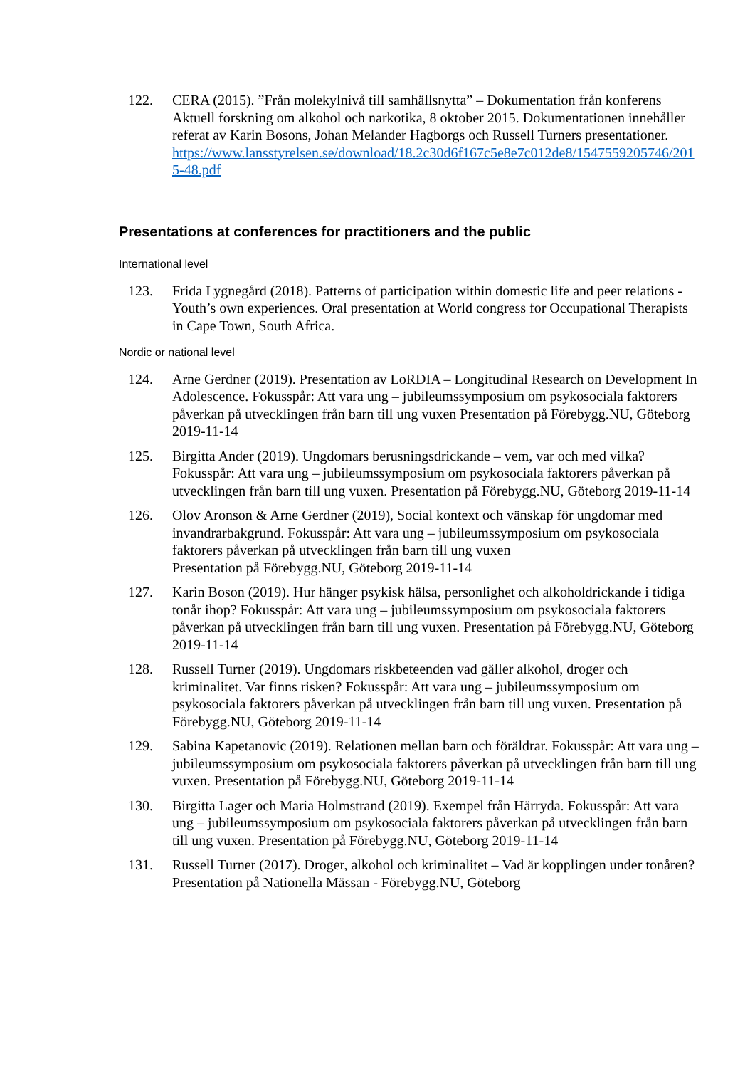122. CERA (2015). ”Från molekylnivå till samhällsnytta” – Dokumentation från konferens Aktuell forskning om alkohol och narkotika, 8 oktober 2015. Dokumentationen innehåller referat av Karin Bosons, Johan Melander Hagborgs och Russell Turners presentationer.
https://www.lansstyrelsen.se/download/18.2c30d6f167c5e8e7c012de8/1547559205746/2015-48.pdf
Presentations at conferences for practitioners and the public
International level
123. Frida Lygnegård (2018). Patterns of participation within domestic life and peer relations - Youth’s own experiences. Oral presentation at World congress for Occupational Therapists in Cape Town, South Africa.
Nordic or national level
124. Arne Gerdner (2019). Presentation av LoRDIA – Longitudinal Research on Development In Adolescence. Fokusspår: Att vara ung – jubileumssymposium om psykosociala faktorers påverkan på utvecklingen från barn till ung vuxen Presentation på Förebygg.NU, Göteborg 2019-11-14
125. Birgitta Ander (2019). Ungdomars berusningsdrickande – vem, var och med vilka? Fokusspår: Att vara ung – jubileumssymposium om psykosociala faktorers påverkan på utvecklingen från barn till ung vuxen. Presentation på Förebygg.NU, Göteborg 2019-11-14
126. Olov Aronson & Arne Gerdner (2019), Social kontext och vänskap för ungdomar med invandrarbakgrund. Fokusspår: Att vara ung – jubileumssymposium om psykosociala faktorers påverkan på utvecklingen från barn till ung vuxen
Presentation på Förebygg.NU, Göteborg 2019-11-14
127. Karin Boson (2019). Hur hänger psykisk hälsa, personlighet och alkoholdrickande i tidiga tonår ihop? Fokusspår: Att vara ung – jubileumssymposium om psykosociala faktorers påverkan på utvecklingen från barn till ung vuxen. Presentation på Förebygg.NU, Göteborg 2019-11-14
128. Russell Turner (2019). Ungdomars riskbeteenden vad gäller alkohol, droger och kriminalitet. Var finns risken? Fokusspår: Att vara ung – jubileumssymposium om psykosociala faktorers påverkan på utvecklingen från barn till ung vuxen. Presentation på Förebygg.NU, Göteborg 2019-11-14
129. Sabina Kapetanovic (2019). Relationen mellan barn och föräldrar. Fokusspår: Att vara ung – jubileumssymposium om psykosociala faktorers påverkan på utvecklingen från barn till ung vuxen. Presentation på Förebygg.NU, Göteborg 2019-11-14
130. Birgitta Lager och Maria Holmstrand (2019). Exempel från Härryda. Fokusspår: Att vara ung – jubileumssymposium om psykosociala faktorers påverkan på utvecklingen från barn till ung vuxen. Presentation på Förebygg.NU, Göteborg 2019-11-14
131. Russell Turner (2017). Droger, alkohol och kriminalitet – Vad är kopplingen under tonåren? Presentation på Nationella Mässan - Förebygg.NU, Göteborg